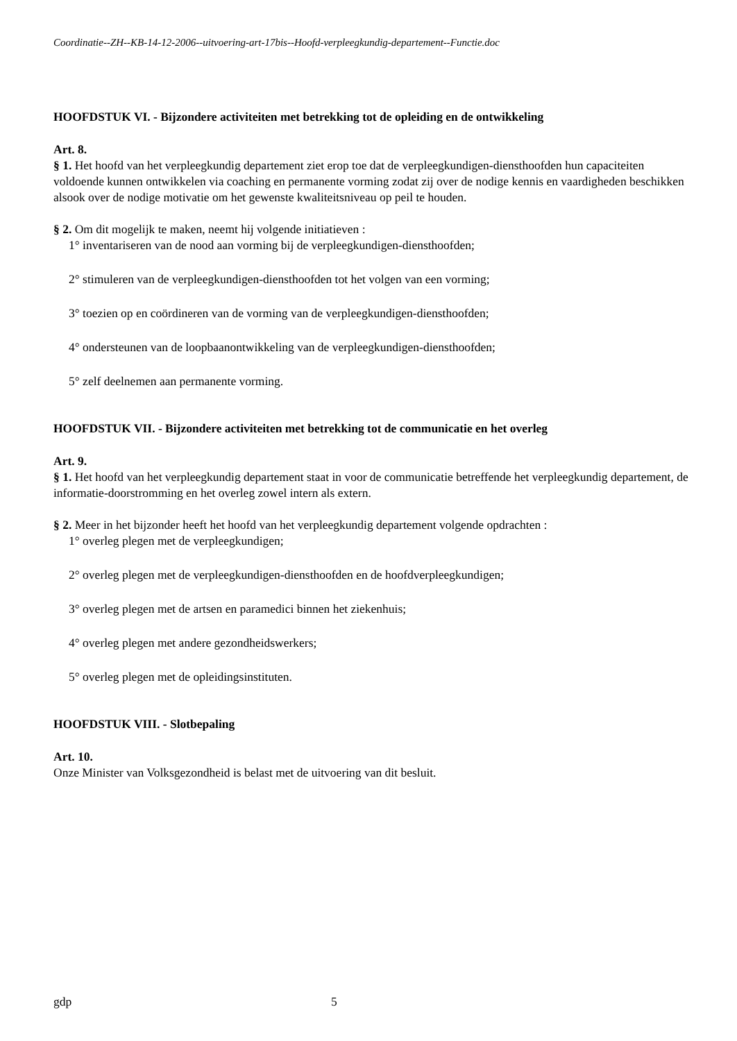Coordinatie--ZH--KB-14-12-2006--uitvoering-art-17bis--Hoofd-verpleegkundig-departement--Functie.doc
HOOFDSTUK VI. - Bijzondere activiteiten met betrekking tot de opleiding en de ontwikkeling
Art. 8.
§ 1. Het hoofd van het verpleegkundig departement ziet erop toe dat de verpleegkundigen-diensthoofden hun capaciteiten voldoende kunnen ontwikkelen via coaching en permanente vorming zodat zij over de nodige kennis en vaardigheden beschikken alsook over de nodige motivatie om het gewenste kwaliteitsniveau op peil te houden.
§ 2. Om dit mogelijk te maken, neemt hij volgende initiatieven :
1° inventariseren van de nood aan vorming bij de verpleegkundigen-diensthoofden;
2° stimuleren van de verpleegkundigen-diensthoofden tot het volgen van een vorming;
3° toezien op en coördineren van de vorming van de verpleegkundigen-diensthoofden;
4° ondersteunen van de loopbaanontwikkeling van de verpleegkundigen-diensthoofden;
5° zelf deelnemen aan permanente vorming.
HOOFDSTUK VII. - Bijzondere activiteiten met betrekking tot de communicatie en het overleg
Art. 9.
§ 1. Het hoofd van het verpleegkundig departement staat in voor de communicatie betreffende het verpleegkundig departement, de informatie-doorstromming en het overleg zowel intern als extern.
§ 2. Meer in het bijzonder heeft het hoofd van het verpleegkundig departement volgende opdrachten :
1° overleg plegen met de verpleegkundigen;
2° overleg plegen met de verpleegkundigen-diensthoofden en de hoofdverpleegkundigen;
3° overleg plegen met de artsen en paramedici binnen het ziekenhuis;
4° overleg plegen met andere gezondheidswerkers;
5° overleg plegen met de opleidingsinstituten.
HOOFDSTUK VIII. - Slotbepaling
Art. 10.
Onze Minister van Volksgezondheid is belast met de uitvoering van dit besluit.
gdp 5